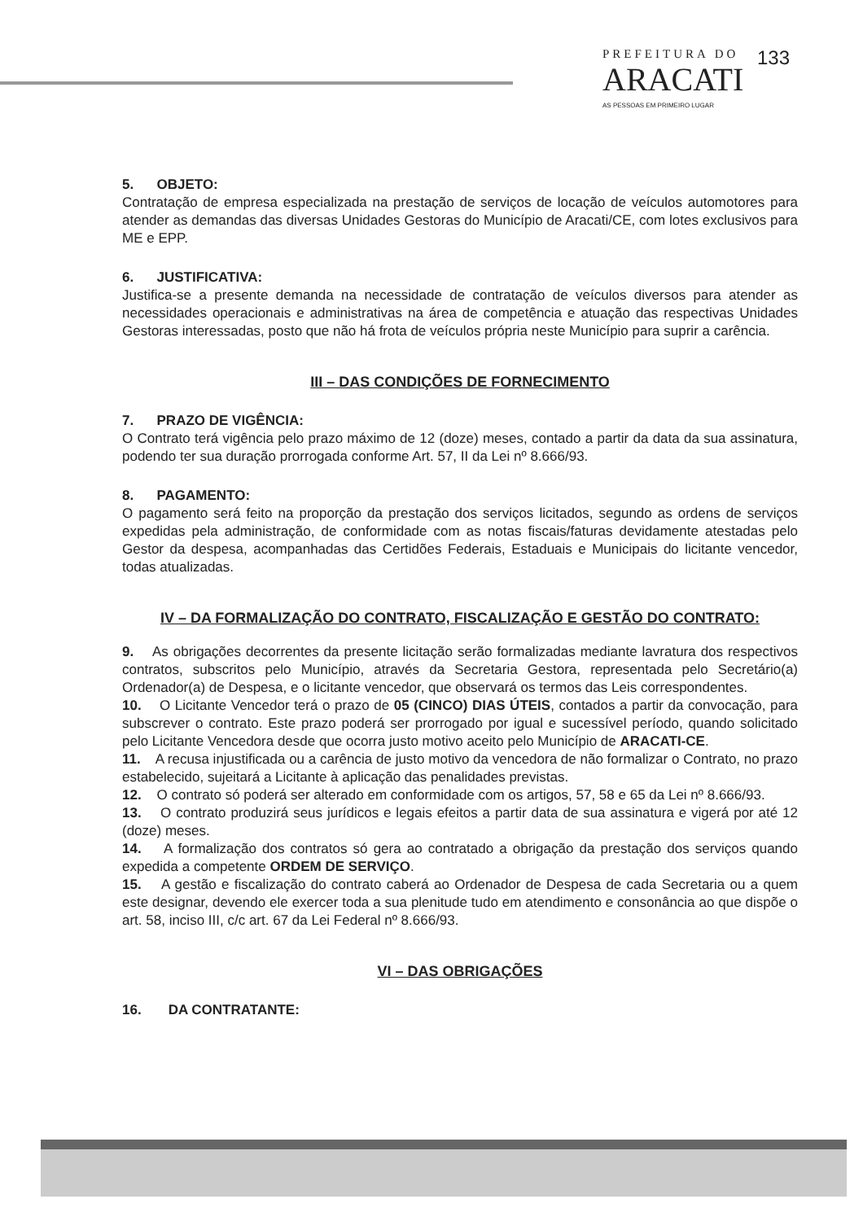PREFEITURA DO
ARACATI
AS PESSOAS EM PRIMEIRO LUGAR
133
5. OBJETO:
Contratação de empresa especializada na prestação de serviços de locação de veículos automotores para atender as demandas das diversas Unidades Gestoras do Município de Aracati/CE, com lotes exclusivos para ME e EPP.
6. JUSTIFICATIVA:
Justifica-se a presente demanda na necessidade de contratação de veículos diversos para atender as necessidades operacionais e administrativas na área de competência e atuação das respectivas Unidades Gestoras interessadas, posto que não há frota de veículos própria neste Município para suprir a carência.
III – DAS CONDIÇÕES DE FORNECIMENTO
7. PRAZO DE VIGÊNCIA:
O Contrato terá vigência pelo prazo máximo de 12 (doze) meses, contado a partir da data da sua assinatura, podendo ter sua duração prorrogada conforme Art. 57, II da Lei nº 8.666/93.
8. PAGAMENTO:
O pagamento será feito na proporção da prestação dos serviços licitados, segundo as ordens de serviços expedidas pela administração, de conformidade com as notas fiscais/faturas devidamente atestadas pelo Gestor da despesa, acompanhadas das Certidões Federais, Estaduais e Municipais do licitante vencedor, todas atualizadas.
IV – DA FORMALIZAÇÃO DO CONTRATO, FISCALIZAÇÃO E GESTÃO DO CONTRATO:
9. As obrigações decorrentes da presente licitação serão formalizadas mediante lavratura dos respectivos contratos, subscritos pelo Município, através da Secretaria Gestora, representada pelo Secretário(a) Ordenador(a) de Despesa, e o licitante vencedor, que observará os termos das Leis correspondentes.
10. O Licitante Vencedor terá o prazo de 05 (CINCO) DIAS ÚTEIS, contados a partir da convocação, para subscrever o contrato. Este prazo poderá ser prorrogado por igual e sucessível período, quando solicitado pelo Licitante Vencedora desde que ocorra justo motivo aceito pelo Município de ARACATI-CE.
11. A recusa injustificada ou a carência de justo motivo da vencedora de não formalizar o Contrato, no prazo estabelecido, sujeitará a Licitante à aplicação das penalidades previstas.
12. O contrato só poderá ser alterado em conformidade com os artigos, 57, 58 e 65 da Lei nº 8.666/93.
13. O contrato produzirá seus jurídicos e legais efeitos a partir data de sua assinatura e vigerá por até 12 (doze) meses.
14. A formalização dos contratos só gera ao contratado a obrigação da prestação dos serviços quando expedida a competente ORDEM DE SERVIÇO.
15. A gestão e fiscalização do contrato caberá ao Ordenador de Despesa de cada Secretaria ou a quem este designar, devendo ele exercer toda a sua plenitude tudo em atendimento e consonância ao que dispõe o art. 58, inciso III, c/c art. 67 da Lei Federal nº 8.666/93.
VI – DAS OBRIGAÇÕES
16. DA CONTRATANTE: